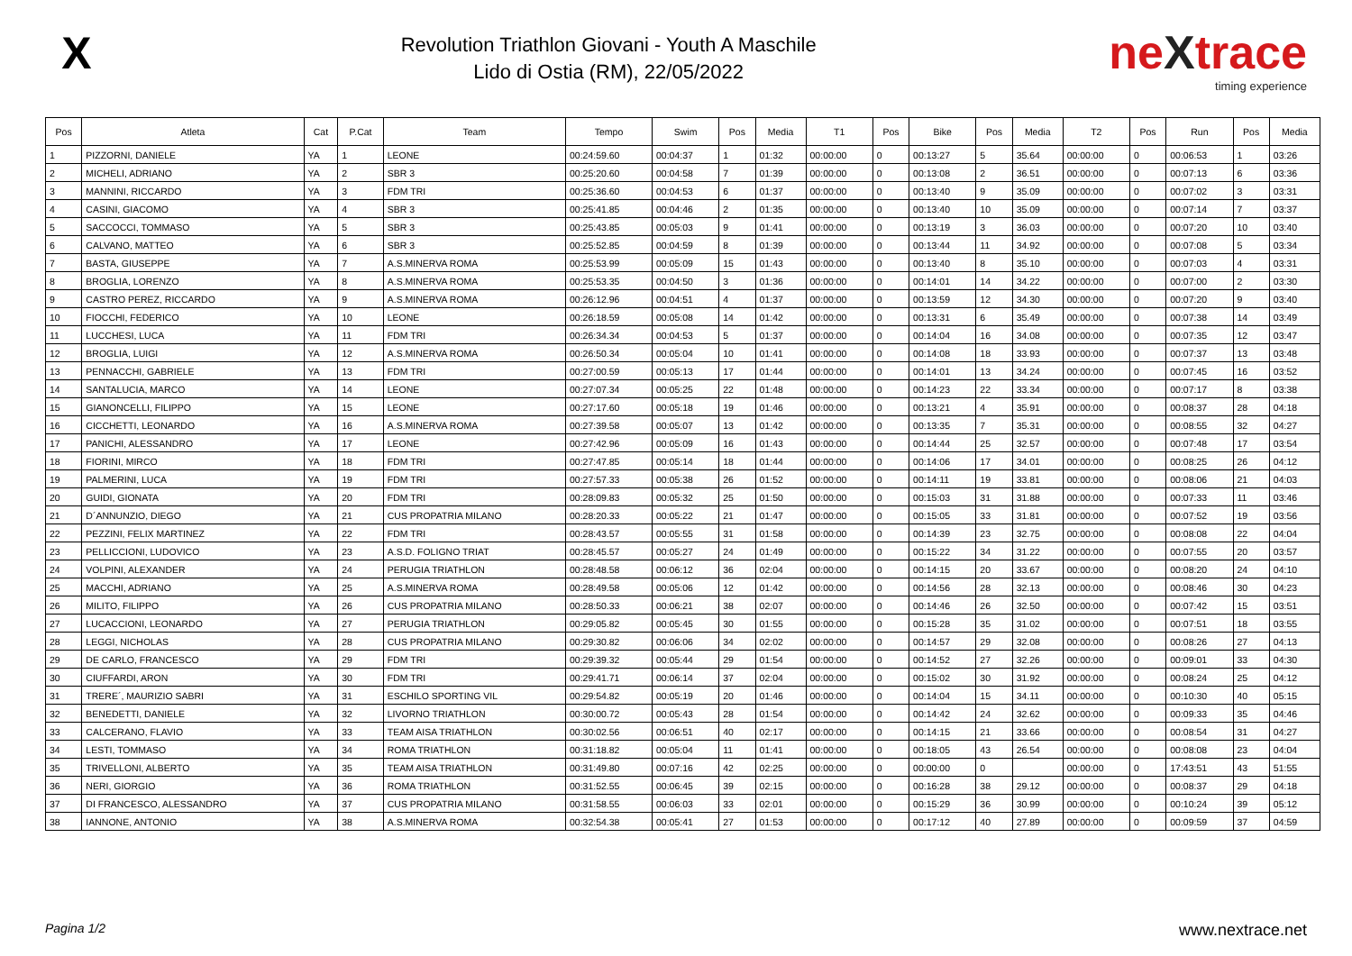X
Revolution Triathlon Giovani - Youth A Maschile
Lido di Ostia (RM), 22/05/2022
neXtrace
timing experience
| Pos | Atleta | Cat | P.Cat | Team | Tempo | Swim | Pos | Media | T1 | Pos | Bike | Pos | Media | T2 | Pos | Run | Pos | Media |
| --- | --- | --- | --- | --- | --- | --- | --- | --- | --- | --- | --- | --- | --- | --- | --- | --- | --- | --- |
| 1 | PIZZORNI, DANIELE | YA | 1 | LEONE | 00:24:59.60 | 00:04:37 | 1 | 01:32 | 00:00:00 | 0 | 00:13:27 | 5 | 35.64 | 00:00:00 | 0 | 00:06:53 | 1 | 03:26 |
| 2 | MICHELI, ADRIANO | YA | 2 | SBR 3 | 00:25:20.60 | 00:04:58 | 7 | 01:39 | 00:00:00 | 0 | 00:13:08 | 2 | 36.51 | 00:00:00 | 0 | 00:07:13 | 6 | 03:36 |
| 3 | MANNINI, RICCARDO | YA | 3 | FDM TRI | 00:25:36.60 | 00:04:53 | 6 | 01:37 | 00:00:00 | 0 | 00:13:40 | 9 | 35.09 | 00:00:00 | 0 | 00:07:02 | 3 | 03:31 |
| 4 | CASINI, GIACOMO | YA | 4 | SBR 3 | 00:25:41.85 | 00:04:46 | 2 | 01:35 | 00:00:00 | 0 | 00:13:40 | 10 | 35.09 | 00:00:00 | 0 | 00:07:14 | 7 | 03:37 |
| 5 | SACCOCCI, TOMMASO | YA | 5 | SBR 3 | 00:25:43.85 | 00:05:03 | 9 | 01:41 | 00:00:00 | 0 | 00:13:19 | 3 | 36.03 | 00:00:00 | 0 | 00:07:20 | 10 | 03:40 |
| 6 | CALVANO, MATTEO | YA | 6 | SBR 3 | 00:25:52.85 | 00:04:59 | 8 | 01:39 | 00:00:00 | 0 | 00:13:44 | 11 | 34.92 | 00:00:00 | 0 | 00:07:08 | 5 | 03:34 |
| 7 | BASTA, GIUSEPPE | YA | 7 | A.S.MINERVA ROMA | 00:25:53.99 | 00:05:09 | 15 | 01:43 | 00:00:00 | 0 | 00:13:40 | 8 | 35.10 | 00:00:00 | 0 | 00:07:03 | 4 | 03:31 |
| 8 | BROGLIA, LORENZO | YA | 8 | A.S.MINERVA ROMA | 00:25:53.35 | 00:04:50 | 3 | 01:36 | 00:00:00 | 0 | 00:14:01 | 14 | 34.22 | 00:00:00 | 0 | 00:07:00 | 2 | 03:30 |
| 9 | CASTRO PEREZ, RICCARDO | YA | 9 | A.S.MINERVA ROMA | 00:26:12.96 | 00:04:51 | 4 | 01:37 | 00:00:00 | 0 | 00:13:59 | 12 | 34.30 | 00:00:00 | 0 | 00:07:20 | 9 | 03:40 |
| 10 | FIOCCHI, FEDERICO | YA | 10 | LEONE | 00:26:18.59 | 00:05:08 | 14 | 01:42 | 00:00:00 | 0 | 00:13:31 | 6 | 35.49 | 00:00:00 | 0 | 00:07:38 | 14 | 03:49 |
| 11 | LUCCHESI, LUCA | YA | 11 | FDM TRI | 00:26:34.34 | 00:04:53 | 5 | 01:37 | 00:00:00 | 0 | 00:14:04 | 16 | 34.08 | 00:00:00 | 0 | 00:07:35 | 12 | 03:47 |
| 12 | BROGLIA, LUIGI | YA | 12 | A.S.MINERVA ROMA | 00:26:50.34 | 00:05:04 | 10 | 01:41 | 00:00:00 | 0 | 00:14:08 | 18 | 33.93 | 00:00:00 | 0 | 00:07:37 | 13 | 03:48 |
| 13 | PENNACCHI, GABRIELE | YA | 13 | FDM TRI | 00:27:00.59 | 00:05:13 | 17 | 01:44 | 00:00:00 | 0 | 00:14:01 | 13 | 34.24 | 00:00:00 | 0 | 00:07:45 | 16 | 03:52 |
| 14 | SANTALUCIA, MARCO | YA | 14 | LEONE | 00:27:07.34 | 00:05:25 | 22 | 01:48 | 00:00:00 | 0 | 00:14:23 | 22 | 33.34 | 00:00:00 | 0 | 00:07:17 | 8 | 03:38 |
| 15 | GIANONCELLI, FILIPPO | YA | 15 | LEONE | 00:27:17.60 | 00:05:18 | 19 | 01:46 | 00:00:00 | 0 | 00:13:21 | 4 | 35.91 | 00:00:00 | 0 | 00:08:37 | 28 | 04:18 |
| 16 | CICCHETTI, LEONARDO | YA | 16 | A.S.MINERVA ROMA | 00:27:39.58 | 00:05:07 | 13 | 01:42 | 00:00:00 | 0 | 00:13:35 | 7 | 35.31 | 00:00:00 | 0 | 00:08:55 | 32 | 04:27 |
| 17 | PANICHI, ALESSANDRO | YA | 17 | LEONE | 00:27:42.96 | 00:05:09 | 16 | 01:43 | 00:00:00 | 0 | 00:14:44 | 25 | 32.57 | 00:00:00 | 0 | 00:07:48 | 17 | 03:54 |
| 18 | FIORINI, MIRCO | YA | 18 | FDM TRI | 00:27:47.85 | 00:05:14 | 18 | 01:44 | 00:00:00 | 0 | 00:14:06 | 17 | 34.01 | 00:00:00 | 0 | 00:08:25 | 26 | 04:12 |
| 19 | PALMERINI, LUCA | YA | 19 | FDM TRI | 00:27:57.33 | 00:05:38 | 26 | 01:52 | 00:00:00 | 0 | 00:14:11 | 19 | 33.81 | 00:00:00 | 0 | 00:08:06 | 21 | 04:03 |
| 20 | GUIDI, GIONATA | YA | 20 | FDM TRI | 00:28:09.83 | 00:05:32 | 25 | 01:50 | 00:00:00 | 0 | 00:15:03 | 31 | 31.88 | 00:00:00 | 0 | 00:07:33 | 11 | 03:46 |
| 21 | D´ANNUNZIO, DIEGO | YA | 21 | CUS PROPATRIA MILANO | 00:28:20.33 | 00:05:22 | 21 | 01:47 | 00:00:00 | 0 | 00:15:05 | 33 | 31.81 | 00:00:00 | 0 | 00:07:52 | 19 | 03:56 |
| 22 | PEZZINI, FELIX MARTINEZ | YA | 22 | FDM TRI | 00:28:43.57 | 00:05:55 | 31 | 01:58 | 00:00:00 | 0 | 00:14:39 | 23 | 32.75 | 00:00:00 | 0 | 00:08:08 | 22 | 04:04 |
| 23 | PELLICCIONI, LUDOVICO | YA | 23 | A.S.D. FOLIGNO TRIAT | 00:28:45.57 | 00:05:27 | 24 | 01:49 | 00:00:00 | 0 | 00:15:22 | 34 | 31.22 | 00:00:00 | 0 | 00:07:55 | 20 | 03:57 |
| 24 | VOLPINI, ALEXANDER | YA | 24 | PERUGIA TRIATHLON | 00:28:48.58 | 00:06:12 | 36 | 02:04 | 00:00:00 | 0 | 00:14:15 | 20 | 33.67 | 00:00:00 | 0 | 00:08:20 | 24 | 04:10 |
| 25 | MACCHI, ADRIANO | YA | 25 | A.S.MINERVA ROMA | 00:28:49.58 | 00:05:06 | 12 | 01:42 | 00:00:00 | 0 | 00:14:56 | 28 | 32.13 | 00:00:00 | 0 | 00:08:46 | 30 | 04:23 |
| 26 | MILITO, FILIPPO | YA | 26 | CUS PROPATRIA MILANO | 00:28:50.33 | 00:06:21 | 38 | 02:07 | 00:00:00 | 0 | 00:14:46 | 26 | 32.50 | 00:00:00 | 0 | 00:07:42 | 15 | 03:51 |
| 27 | LUCACCIONI, LEONARDO | YA | 27 | PERUGIA TRIATHLON | 00:29:05.82 | 00:05:45 | 30 | 01:55 | 00:00:00 | 0 | 00:15:28 | 35 | 31.02 | 00:00:00 | 0 | 00:07:51 | 18 | 03:55 |
| 28 | LEGGI, NICHOLAS | YA | 28 | CUS PROPATRIA MILANO | 00:29:30.82 | 00:06:06 | 34 | 02:02 | 00:00:00 | 0 | 00:14:57 | 29 | 32.08 | 00:00:00 | 0 | 00:08:26 | 27 | 04:13 |
| 29 | DE CARLO, FRANCESCO | YA | 29 | FDM TRI | 00:29:39.32 | 00:05:44 | 29 | 01:54 | 00:00:00 | 0 | 00:14:52 | 27 | 32.26 | 00:00:00 | 0 | 00:09:01 | 33 | 04:30 |
| 30 | CIUFFARDI, ARON | YA | 30 | FDM TRI | 00:29:41.71 | 00:06:14 | 37 | 02:04 | 00:00:00 | 0 | 00:15:02 | 30 | 31.92 | 00:00:00 | 0 | 00:08:24 | 25 | 04:12 |
| 31 | TRERE´, MAURIZIO SABRI | YA | 31 | ESCHILO SPORTING VIL | 00:29:54.82 | 00:05:19 | 20 | 01:46 | 00:00:00 | 0 | 00:14:04 | 15 | 34.11 | 00:00:00 | 0 | 00:10:30 | 40 | 05:15 |
| 32 | BENEDETTI, DANIELE | YA | 32 | LIVORNO TRIATHLON | 00:30:00.72 | 00:05:43 | 28 | 01:54 | 00:00:00 | 0 | 00:14:42 | 24 | 32.62 | 00:00:00 | 0 | 00:09:33 | 35 | 04:46 |
| 33 | CALCERANO, FLAVIO | YA | 33 | TEAM AISA TRIATHLON | 00:30:02.56 | 00:06:51 | 40 | 02:17 | 00:00:00 | 0 | 00:14:15 | 21 | 33.66 | 00:00:00 | 0 | 00:08:54 | 31 | 04:27 |
| 34 | LESTI, TOMMASO | YA | 34 | ROMA TRIATHLON | 00:31:18.82 | 00:05:04 | 11 | 01:41 | 00:00:00 | 0 | 00:18:05 | 43 | 26.54 | 00:00:00 | 0 | 00:08:08 | 23 | 04:04 |
| 35 | TRIVELLONI, ALBERTO | YA | 35 | TEAM AISA TRIATHLON | 00:31:49.80 | 00:07:16 | 42 | 02:25 | 00:00:00 | 0 | 00:00:00 | 0 | | 00:00:00 | 0 | 17:43:51 | 43 | 51:55 |
| 36 | NERI, GIORGIO | YA | 36 | ROMA TRIATHLON | 00:31:52.55 | 00:06:45 | 39 | 02:15 | 00:00:00 | 0 | 00:16:28 | 38 | 29.12 | 00:00:00 | 0 | 00:08:37 | 29 | 04:18 |
| 37 | DI FRANCESCO, ALESSANDRO | YA | 37 | CUS PROPATRIA MILANO | 00:31:58.55 | 00:06:03 | 33 | 02:01 | 00:00:00 | 0 | 00:15:29 | 36 | 30.99 | 00:00:00 | 0 | 00:10:24 | 39 | 05:12 |
| 38 | IANNONE, ANTONIO | YA | 38 | A.S.MINERVA ROMA | 00:32:54.38 | 00:05:41 | 27 | 01:53 | 00:00:00 | 0 | 00:17:12 | 40 | 27.89 | 00:00:00 | 0 | 00:09:59 | 37 | 04:59 |
Pagina 1/2 www.nextrace.net